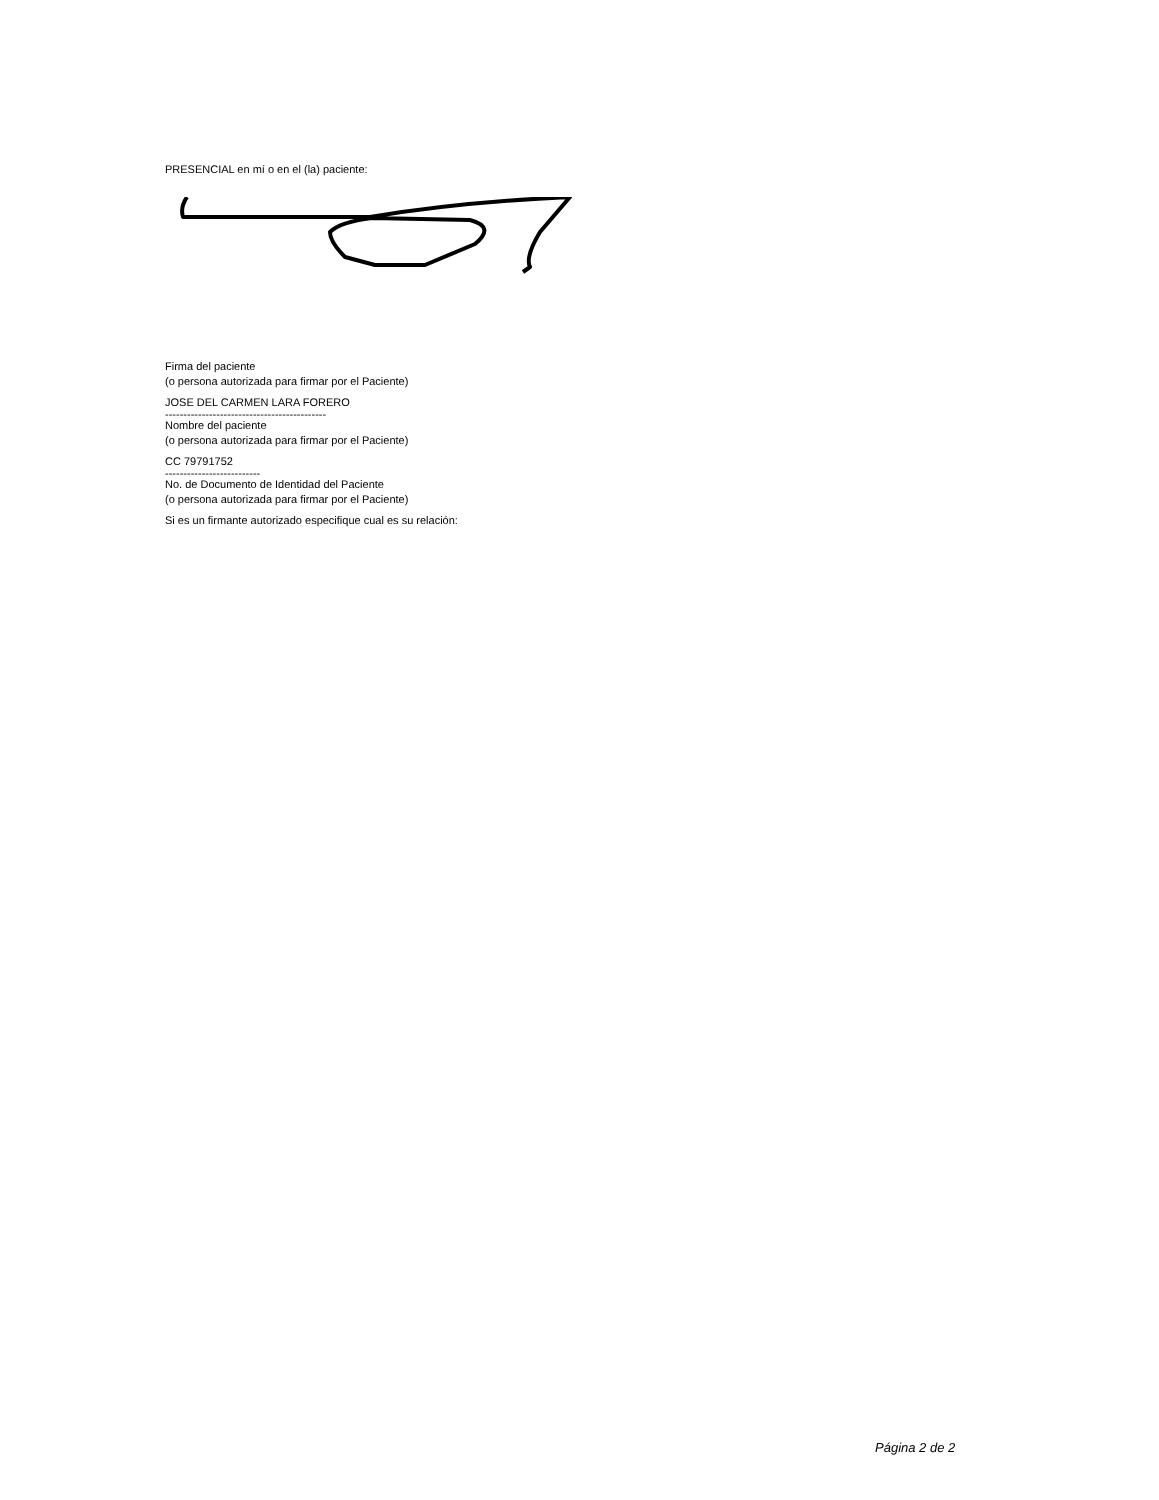PRESENCIAL en mí o en el (la) paciente:
Firma del paciente
(o persona autorizada para firmar por el Paciente)
JOSE DEL CARMEN LARA FORERO
--------------------------------------------
Nombre del paciente
(o persona autorizada para firmar por el Paciente)
CC 79791752
--------------------------
No. de Documento de Identidad del Paciente
(o persona autorizada para firmar por el Paciente)
Si es un firmante autorizado especifique cual es su relación:
Página 2 de 2